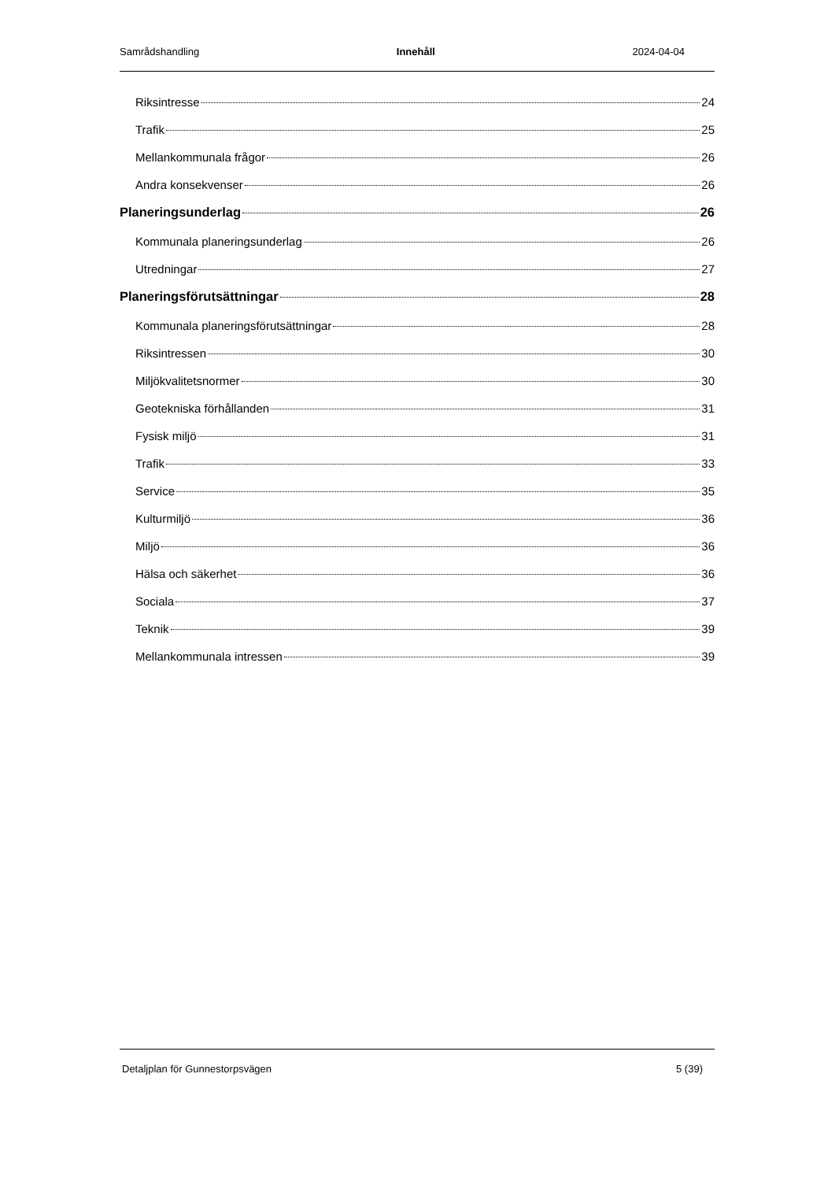Samrådshandling Innehåll 2024-04-04
Riksintresse 24
Trafik 25
Mellankommunala frågor 26
Andra konsekvenser 26
Planeringsunderlag 26
Kommunala planeringsunderlag 26
Utredningar 27
Planeringsförutsättningar 28
Kommunala planeringsförutsättningar 28
Riksintressen 30
Miljökvalitetsnormer 30
Geotekniska förhållanden 31
Fysisk miljö 31
Trafik 33
Service 35
Kulturmiljö 36
Miljö 36
Hälsa och säkerhet 36
Sociala 37
Teknik 39
Mellankommunala intressen 39
Detaljplan för Gunnestorpsvägen 5 (39)